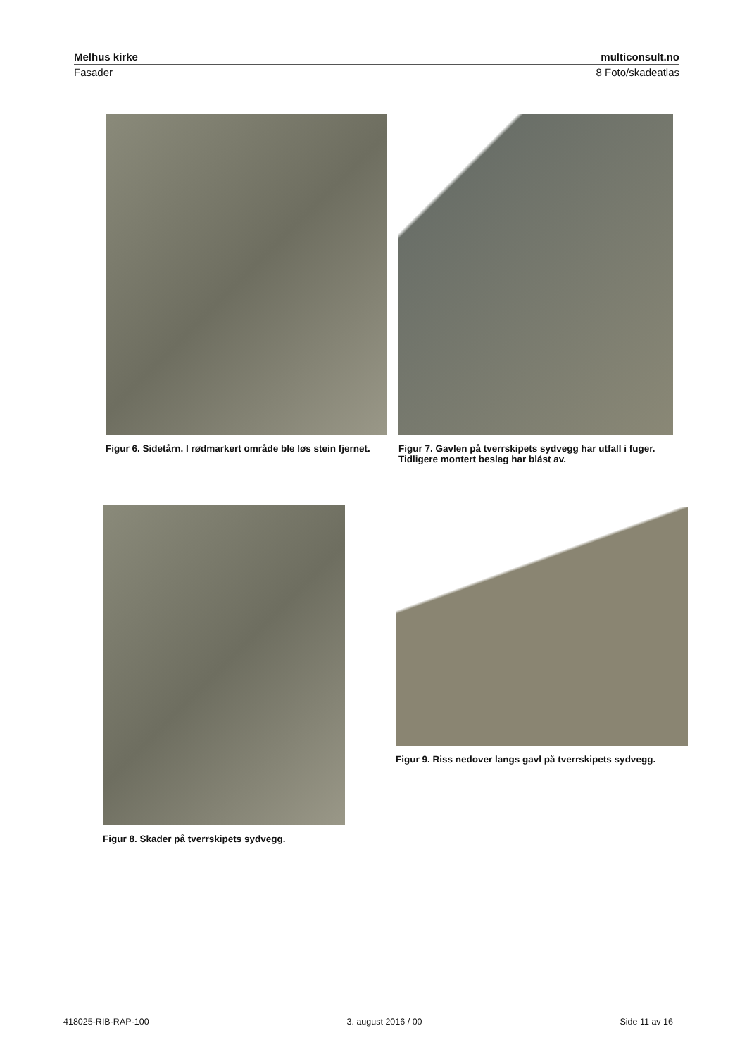Melhus kirke multiconsult.no
Fasader 8 Foto/skadeatlas
Figur 6. Sidetårn. I rødmarkert område ble løs stein fjernet.
Figur 7. Gavlen på tverrskipets sydvegg har utfall i fuger. Tidligere montert beslag har blåst av.
Figur 8. Skader på tverrskipets sydvegg.
Figur 9. Riss nedover langs gavl på tverrskipets sydvegg.
418025-RIB-RAP-100 3. august 2016 / 00 Side 11 av 16